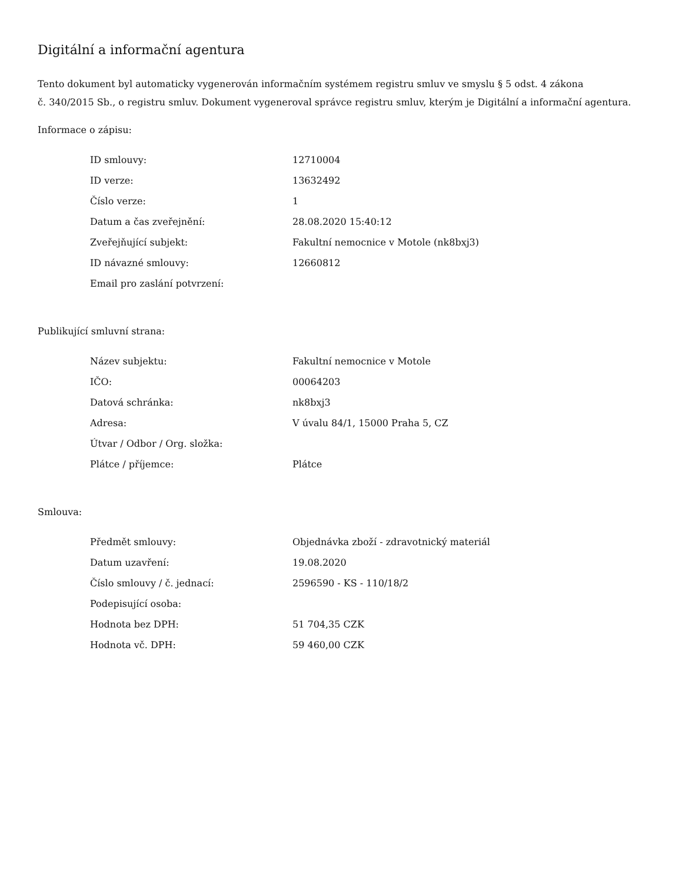Digitální a informační agentura
Tento dokument byl automaticky vygenerován informačním systémem registru smluv ve smyslu § 5 odst. 4 zákona
č. 340/2015 Sb., o registru smluv. Dokument vygeneroval správce registru smluv, kterým je Digitální a informační agentura.
Informace o zápisu:
| ID smlouvy: | 12710004 |
| ID verze: | 13632492 |
| Číslo verze: | 1 |
| Datum a čas zveřejnění: | 28.08.2020 15:40:12 |
| Zveřejňující subjekt: | Fakultní nemocnice v Motole (nk8bxj3) |
| ID návazné smlouvy: | 12660812 |
| Email pro zaslání potvrzení: | |
Publikující smluvní strana:
| Název subjektu: | Fakultní nemocnice v Motole |
| IČO: | 00064203 |
| Datová schránka: | nk8bxj3 |
| Adresa: | V úvalu 84/1, 15000 Praha 5, CZ |
| Útvar / Odbor / Org. složka: | |
| Plátce / příjemce: | Plátce |
Smlouva:
| Předmět smlouvy: | Objednávka zboží - zdravotnický materiál |
| Datum uzavření: | 19.08.2020 |
| Číslo smlouvy / č. jednací: | 2596590 - KS - 110/18/2 |
| Podepisující osoba: | |
| Hodnota bez DPH: | 51 704,35 CZK |
| Hodnota vč. DPH: | 59 460,00 CZK |